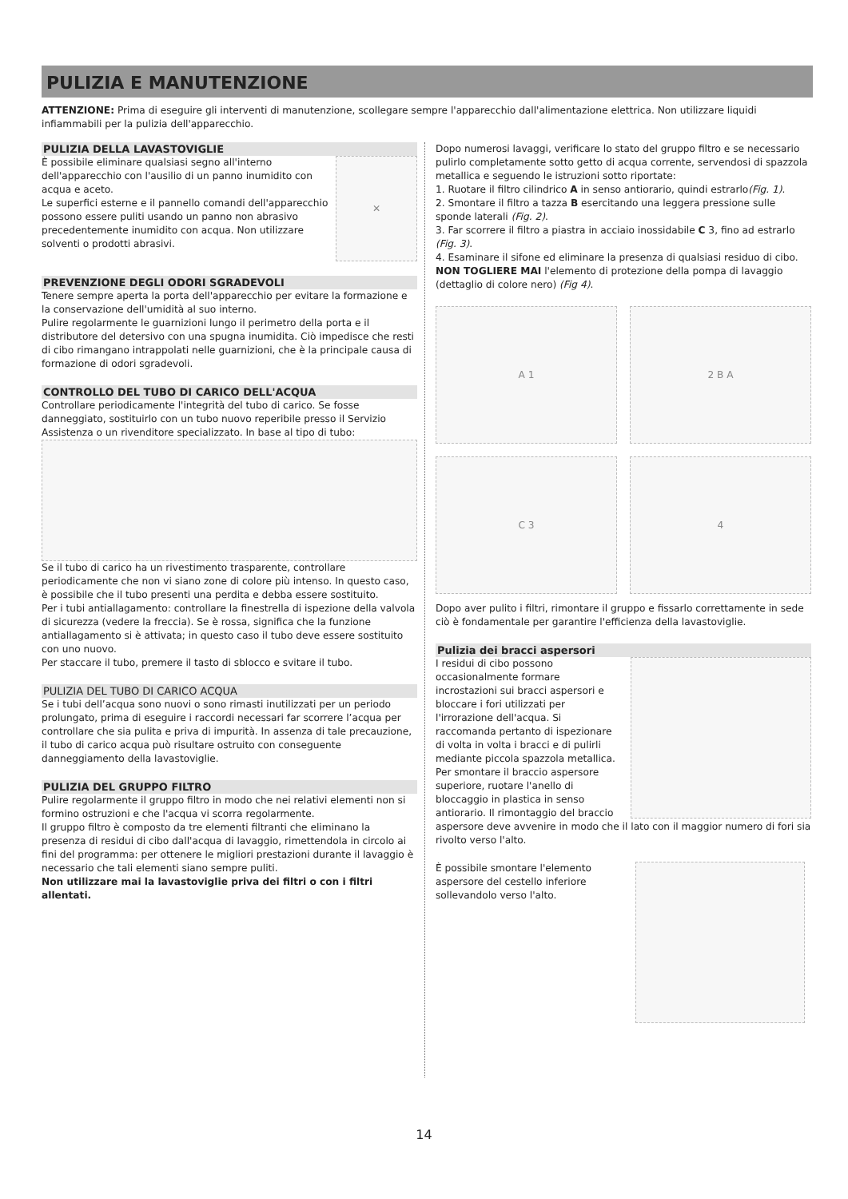PULIZIA E MANUTENZIONE
ATTENZIONE: Prima di eseguire gli interventi di manutenzione, scollegare sempre l'apparecchio dall'alimentazione elettrica. Non utilizzare liquidi infiammabili per la pulizia dell'apparecchio.
PULIZIA DELLA LAVASTOVIGLIE
È possibile eliminare qualsiasi segno all'interno dell'apparecchio con l'ausilio di un panno inumidito con acqua e aceto.
Le superfici esterne e il pannello comandi dell'apparecchio possono essere puliti usando un panno non abrasivo precedentemente inumidito con acqua. Non utilizzare solventi o prodotti abrasivi.
✕
PREVENZIONE DEGLI ODORI SGRADEVOLI
Tenere sempre aperta la porta dell'apparecchio per evitare la formazione e la conservazione dell'umidità al suo interno.
Pulire regolarmente le guarnizioni lungo il perimetro della porta e il distributore del detersivo con una spugna inumidita. Ciò impedisce che resti di cibo rimangano intrappolati nelle guarnizioni, che è la principale causa di formazione di odori sgradevoli.
CONTROLLO DEL TUBO DI CARICO DELL'ACQUA
Controllare periodicamente l'integrità del tubo di carico. Se fosse danneggiato, sostituirlo con un tubo nuovo reperibile presso il Servizio Assistenza o un rivenditore specializzato. In base al tipo di tubo:
Se il tubo di carico ha un rivestimento trasparente, controllare periodicamente che non vi siano zone di colore più intenso. In questo caso, è possibile che il tubo presenti una perdita e debba essere sostituito.
Per i tubi antiallagamento: controllare la finestrella di ispezione della valvola di sicurezza (vedere la freccia). Se è rossa, significa che la funzione antiallagamento si è attivata; in questo caso il tubo deve essere sostituito con uno nuovo.
Per staccare il tubo, premere il tasto di sblocco e svitare il tubo.
PULIZIA DEL TUBO DI CARICO ACQUA
Se i tubi dell’acqua sono nuovi o sono rimasti inutilizzati per un periodo prolungato, prima di eseguire i raccordi necessari far scorrere l’acqua per controllare che sia pulita e priva di impurità. In assenza di tale precauzione, il tubo di carico acqua può risultare ostruito con conseguente danneggiamento della lavastoviglie.
PULIZIA DEL GRUPPO FILTRO
Pulire regolarmente il gruppo filtro in modo che nei relativi elementi non si formino ostruzioni e che l'acqua vi scorra regolarmente.
Il gruppo filtro è composto da tre elementi filtranti che eliminano la presenza di residui di cibo dall'acqua di lavaggio, rimettendola in circolo ai fini del programma: per ottenere le migliori prestazioni durante il lavaggio è necessario che tali elementi siano sempre puliti.
Non utilizzare mai la lavastoviglie priva dei filtri o con i filtri allentati.
Dopo numerosi lavaggi, verificare lo stato del gruppo filtro e se necessario pulirlo completamente sotto getto di acqua corrente, servendosi di spazzola metallica e seguendo le istruzioni sotto riportate:
1. Ruotare il filtro cilindrico A in senso antiorario, quindi estrarlo(Fig. 1).
2. Smontare il filtro a tazza B esercitando una leggera pressione sulle sponde laterali (Fig. 2).
3. Far scorrere il filtro a piastra in acciaio inossidabile C 3, fino ad estrarlo (Fig. 3).
4. Esaminare il sifone ed eliminare la presenza di qualsiasi residuo di cibo. NON TOGLIERE MAI l'elemento di protezione della pompa di lavaggio (dettaglio di colore nero) (Fig 4).
A 1
2 B A
C 3
4
Dopo aver pulito i filtri, rimontare il gruppo e fissarlo correttamente in sede ciò è fondamentale per garantire l'efficienza della lavastoviglie.
Pulizia dei bracci aspersori
I residui di cibo possono occasionalmente formare incrostazioni sui bracci aspersori e bloccare i fori utilizzati per l'irrorazione dell'acqua. Si raccomanda pertanto di ispezionare di volta in volta i bracci e di pulirli mediante piccola spazzola metallica.
Per smontare il braccio aspersore superiore, ruotare l'anello di bloccaggio in plastica in senso antiorario. Il rimontaggio del braccio
aspersore deve avvenire in modo che il lato con il maggior numero di fori sia rivolto verso l'alto.
È possibile smontare l'elemento aspersore del cestello inferiore sollevandolo verso l'alto.
14